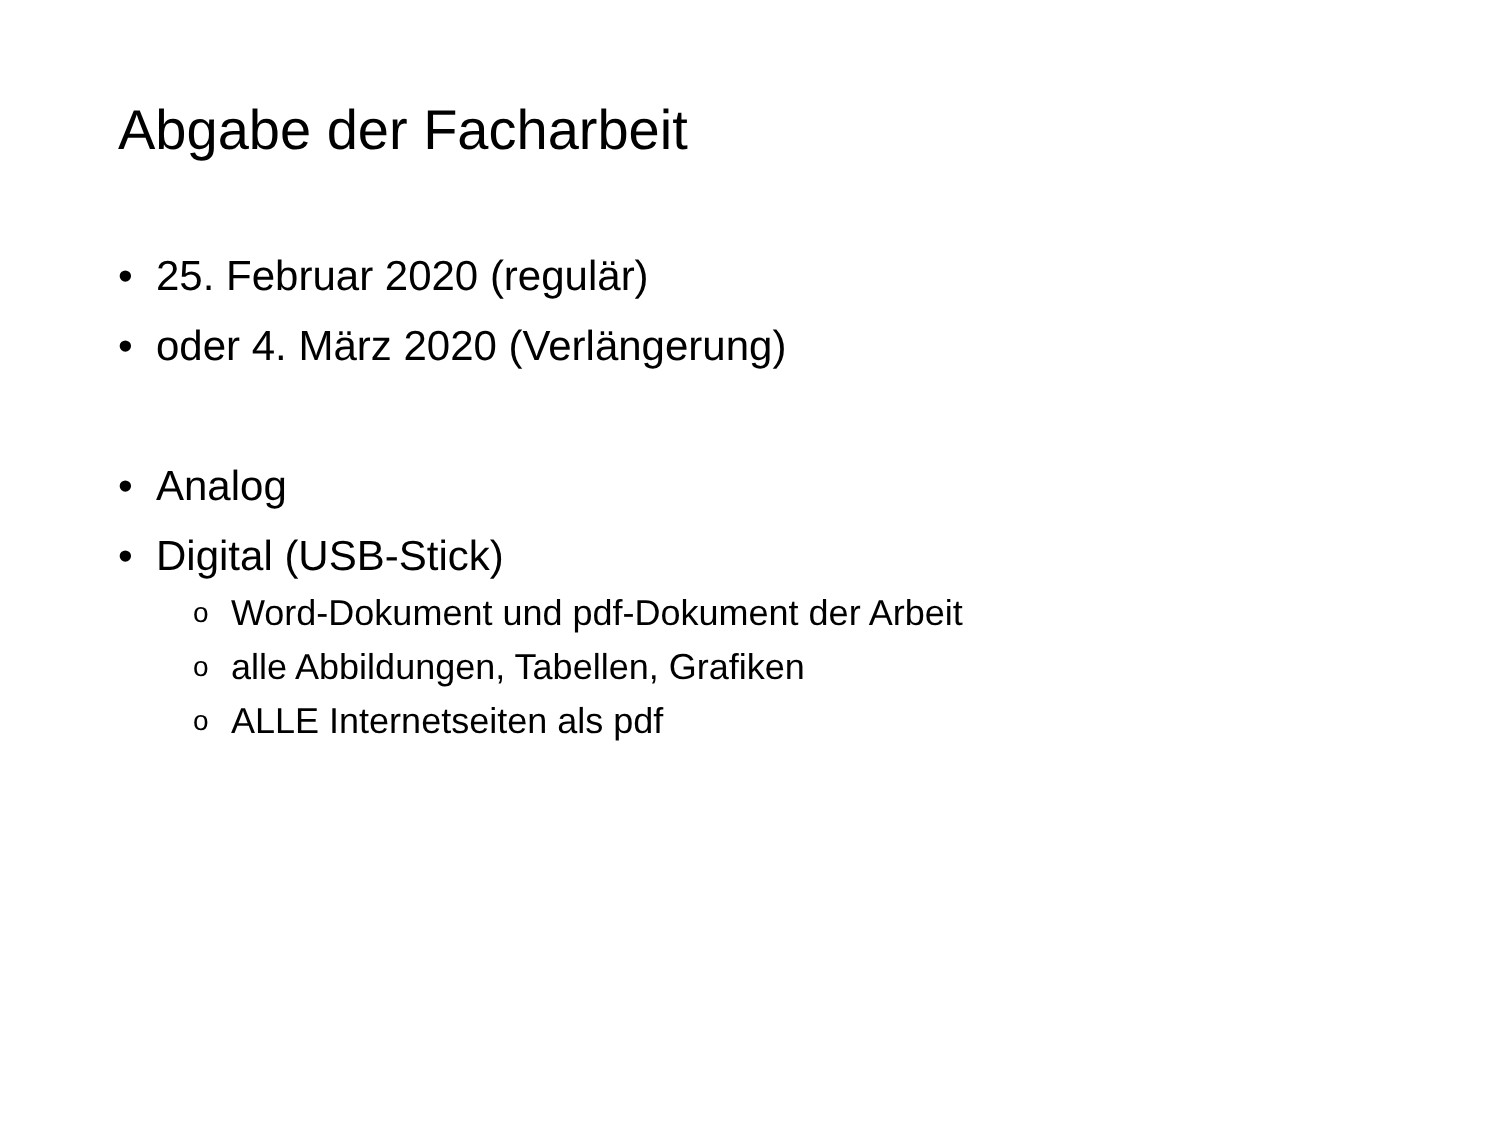Abgabe der Facharbeit
• 25. Februar 2020 (regulär)
• oder 4. März 2020 (Verlängerung)
• Analog
• Digital (USB-Stick)
o Word-Dokument und pdf-Dokument der Arbeit
oalle Abbildungen, Tabellen, Grafiken
o ALLE Internetseiten als pdf